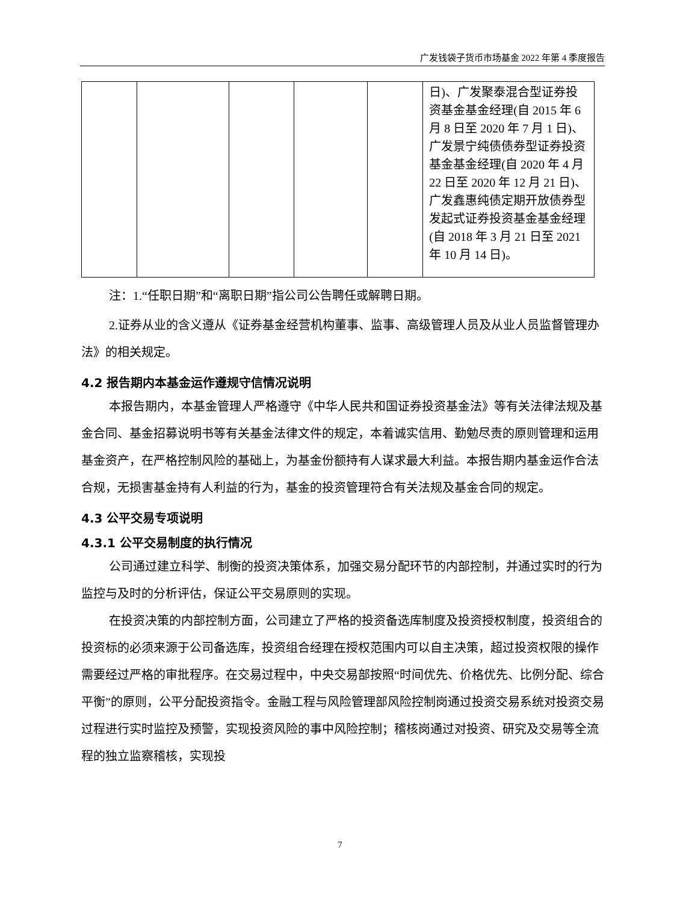广发钱袋子货币市场基金 2022 年第 4 季度报告
| | | | | | 日)、广发聚泰混合型证券投资基金基金经理(自 2015 年 6 月 8 日至 2020 年 7 月 1 日)、广发景宁纯债债券型证券投资基金基金经理(自 2020 年 4 月 22 日至 2020 年 12 月 21 日)、广发鑫惠纯债定期开放债券型发起式证券投资基金基金经理(自 2018 年 3 月 21 日至 2021 年 10 月 14 日)。 |
注：1.“任职日期”和“离职日期”指公司公告聘任或解聘日期。
2.证券从业的含义遵从《证券基金经营机构董事、监事、高级管理人员及从业人员监督管理办法》的相关规定。
4.2 报告期内本基金运作遵规守信情况说明
本报告期内，本基金管理人严格遵守《中华人民共和国证券投资基金法》等有关法律法规及基金合同、基金招募说明书等有关基金法律文件的规定，本着诚实信用、勤勉尽责的原则管理和运用基金资产，在严格控制风险的基础上，为基金份额持有人谋求最大利益。本报告期内基金运作合法合规，无损害基金持有人利益的行为，基金的投资管理符合有关法规及基金合同的规定。
4.3 公平交易专项说明
4.3.1 公平交易制度的执行情况
公司通过建立科学、制衡的投资决策体系，加强交易分配环节的内部控制，并通过实时的行为监控与及时的分析评估，保证公平交易原则的实现。
在投资决策的内部控制方面，公司建立了严格的投资备选库制度及投资授权制度，投资组合的投资标的必须来源于公司备选库，投资组合经理在授权范围内可以自主决策，超过投资权限的操作需要经过严格的审批程序。在交易过程中，中央交易部按照“时间优先、价格优先、比例分配、综合平衡”的原则，公平分配投资指令。金融工程与风险管理部风险控制岗通过投资交易系统对投资交易过程进行实时监控及预警，实现投资风险的事中风险控制；稽核岗通过对投资、研究及交易等全流程的独立监察稽核，实现投
7